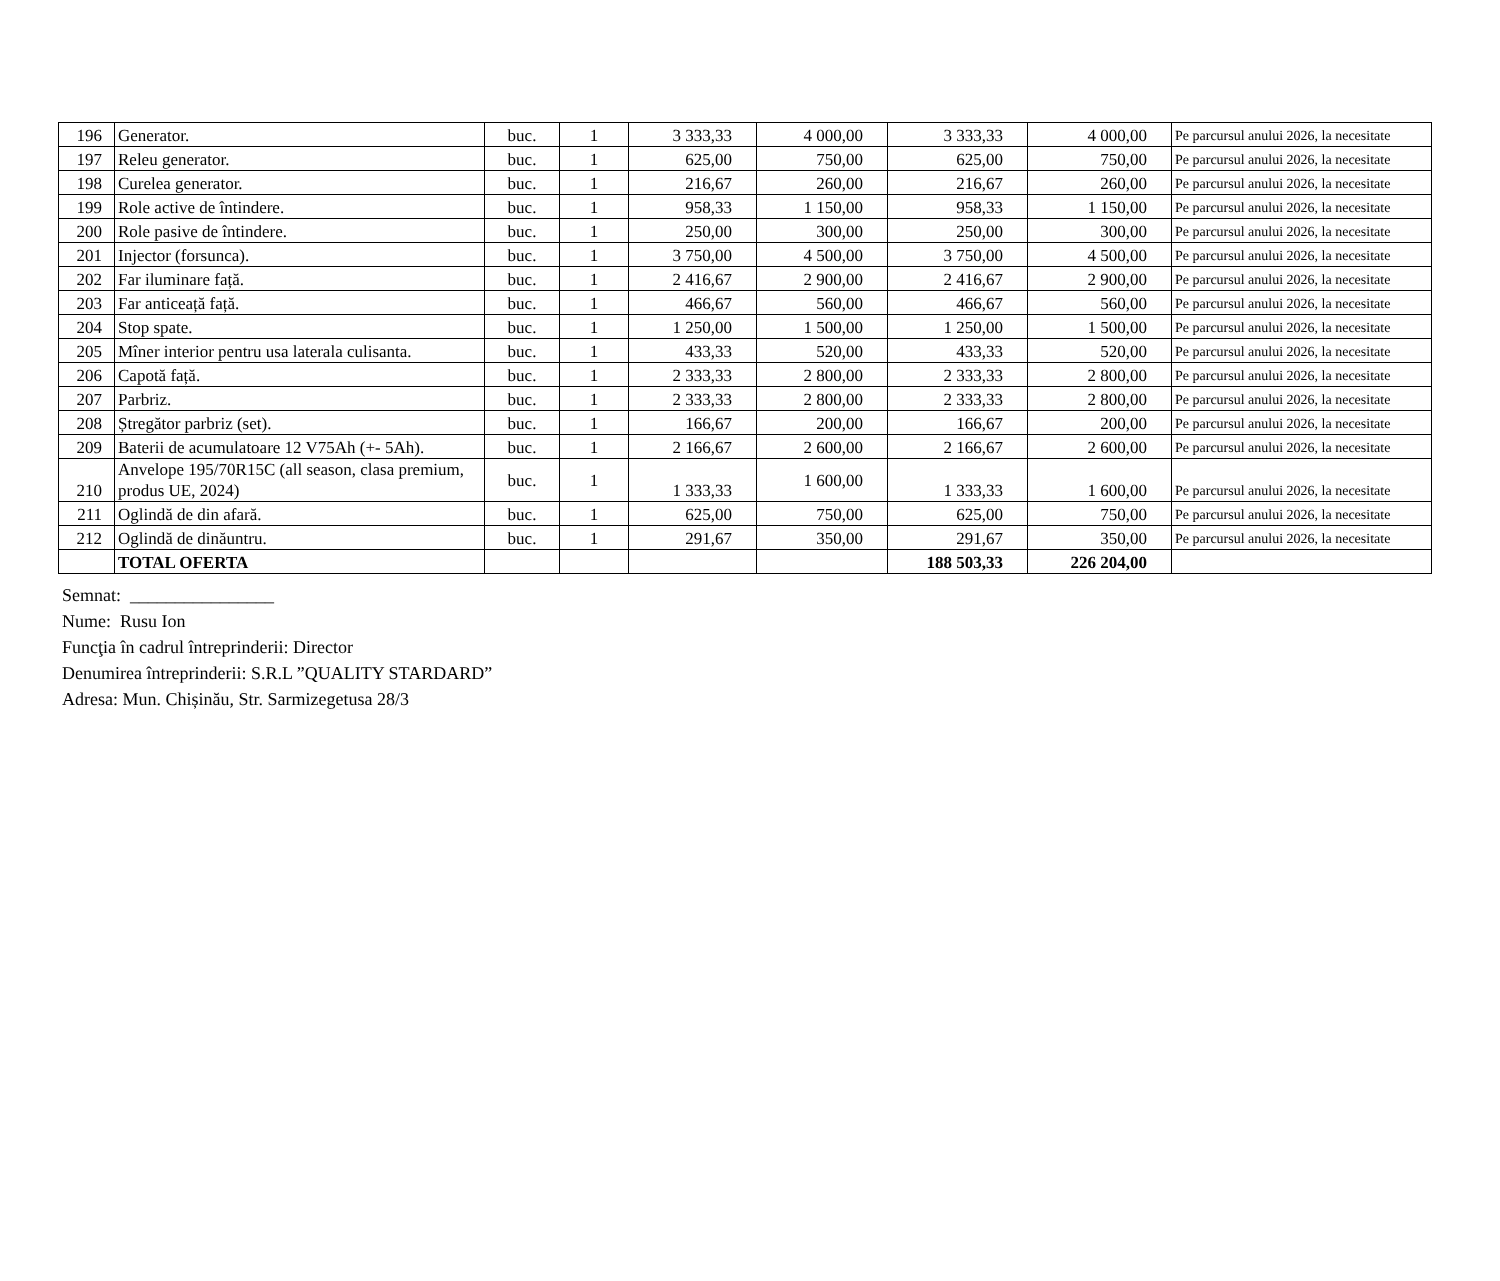| 196 | Generator. | buc. | 1 | 3 333,33 | 4 000,00 | 3 333,33 | 4 000,00 | Pe parcursul anului 2026, la necesitate |
| 197 | Releu generator. | buc. | 1 | 625,00 | 750,00 | 625,00 | 750,00 | Pe parcursul anului 2026, la necesitate |
| 198 | Curelea generator. | buc. | 1 | 216,67 | 260,00 | 216,67 | 260,00 | Pe parcursul anului 2026, la necesitate |
| 199 | Role active de întindere. | buc. | 1 | 958,33 | 1 150,00 | 958,33 | 1 150,00 | Pe parcursul anului 2026, la necesitate |
| 200 | Role pasive de întindere. | buc. | 1 | 250,00 | 300,00 | 250,00 | 300,00 | Pe parcursul anului 2026, la necesitate |
| 201 | Injector (forsunca). | buc. | 1 | 3 750,00 | 4 500,00 | 3 750,00 | 4 500,00 | Pe parcursul anului 2026, la necesitate |
| 202 | Far iluminare față. | buc. | 1 | 2 416,67 | 2 900,00 | 2 416,67 | 2 900,00 | Pe parcursul anului 2026, la necesitate |
| 203 | Far anticeață față. | buc. | 1 | 466,67 | 560,00 | 466,67 | 560,00 | Pe parcursul anului 2026, la necesitate |
| 204 | Stop spate. | buc. | 1 | 1 250,00 | 1 500,00 | 1 250,00 | 1 500,00 | Pe parcursul anului 2026, la necesitate |
| 205 | Mîner interior pentru usa laterala culisanta. | buc. | 1 | 433,33 | 520,00 | 433,33 | 520,00 | Pe parcursul anului 2026, la necesitate |
| 206 | Capotă față. | buc. | 1 | 2 333,33 | 2 800,00 | 2 333,33 | 2 800,00 | Pe parcursul anului 2026, la necesitate |
| 207 | Parbriz. | buc. | 1 | 2 333,33 | 2 800,00 | 2 333,33 | 2 800,00 | Pe parcursul anului 2026, la necesitate |
| 208 | Ștregător parbriz (set). | buc. | 1 | 166,67 | 200,00 | 166,67 | 200,00 | Pe parcursul anului 2026, la necesitate |
| 209 | Baterii de acumulatoare 12 V75Ah (+- 5Ah). | buc. | 1 | 2 166,67 | 2 600,00 | 2 166,67 | 2 600,00 | Pe parcursul anului 2026, la necesitate |
| 210 | Anvelope 195/70R15C (all season, clasa premium, produs UE, 2024) | buc. | 1 | 1 333,33 | 1 600,00 | 1 333,33 | 1 600,00 | Pe parcursul anului 2026, la necesitate |
| 211 | Oglindă de din afară. | buc. | 1 | 625,00 | 750,00 | 625,00 | 750,00 | Pe parcursul anului 2026, la necesitate |
| 212 | Oglindă de dinăuntru. | buc. | 1 | 291,67 | 350,00 | 291,67 | 350,00 | Pe parcursul anului 2026, la necesitate |
| | TOTAL OFERTA | | | | | 188 503,33 | 226 204,00 | |
Semnat: ________________
Nume: Rusu Ion
Funcţia în cadrul întreprinderii: Director
Denumirea întreprinderii: S.R.L ”QUALITY STARDARD”
Adresa: Mun. Chișinău, Str. Sarmizegetusa 28/3